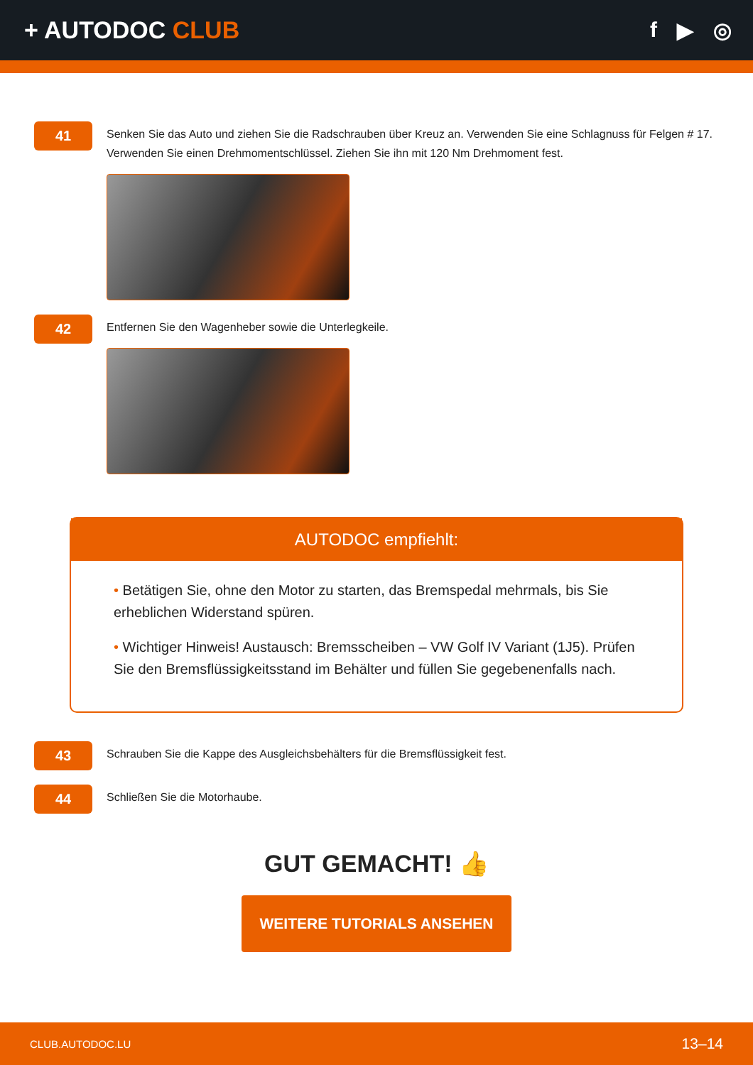+ AUTODOC CLUB f ▶ ◎
41
Senken Sie das Auto und ziehen Sie die Radschrauben über Kreuz an. Verwenden Sie eine Schlagnuss für Felgen # 17. Verwenden Sie einen Drehmomentschlüssel. Ziehen Sie ihn mit 120 Nm Drehmoment fest.
42
Entfernen Sie den Wagenheber sowie die Unterlegkeile.
AUTODOC empfiehlt:
• Betätigen Sie, ohne den Motor zu starten, das Bremspedal mehrmals, bis Sie erheblichen Widerstand spüren.
• Wichtiger Hinweis! Austausch: Bremsscheiben – VW Golf IV Variant (1J5). Prüfen Sie den Bremsflüssigkeitsstand im Behälter und füllen Sie gegebenenfalls nach.
43
Schrauben Sie die Kappe des Ausgleichsbehälters für die Bremsflüssigkeit fest.
44
Schließen Sie die Motorhaube.
GUT GEMACHT! 👍
WEITERE TUTORIALS ANSEHEN
CLUB.AUTODOC.LU 13–14